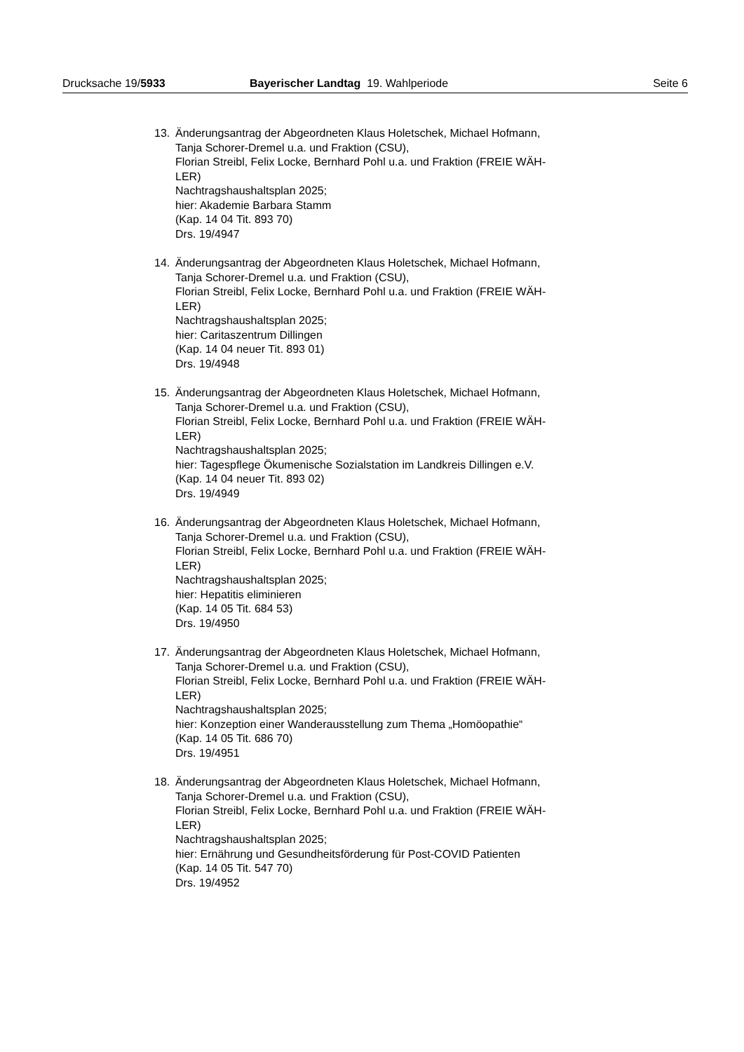Drucksache 19/5933 Bayerischer Landtag 19. Wahlperiode
Seite 6
13. Änderungsantrag der Abgeordneten Klaus Holetschek, Michael Hofmann,
Tanja Schorer-Dremel u.a. und Fraktion (CSU),
Florian Streibl, Felix Locke, Bernhard Pohl u.a. und Fraktion (FREIE WÄH-
LER)
Nachtragshaushaltsplan 2025;
hier: Akademie Barbara Stamm
(Kap. 14 04 Tit. 893 70)
Drs. 19/4947
14. Änderungsantrag der Abgeordneten Klaus Holetschek, Michael Hofmann,
Tanja Schorer-Dremel u.a. und Fraktion (CSU),
Florian Streibl, Felix Locke, Bernhard Pohl u.a. und Fraktion (FREIE WÄH-
LER)
Nachtragshaushaltsplan 2025;
hier: Caritaszentrum Dillingen
(Kap. 14 04 neuer Tit. 893 01)
Drs. 19/4948
15. Änderungsantrag der Abgeordneten Klaus Holetschek, Michael Hofmann,
Tanja Schorer-Dremel u.a. und Fraktion (CSU),
Florian Streibl, Felix Locke, Bernhard Pohl u.a. und Fraktion (FREIE WÄH-
LER)
Nachtragshaushaltsplan 2025;
hier: Tagespflege Ökumenische Sozialstation im Landkreis Dillingen e.V.
(Kap. 14 04 neuer Tit. 893 02)
Drs. 19/4949
16. Änderungsantrag der Abgeordneten Klaus Holetschek, Michael Hofmann,
Tanja Schorer-Dremel u.a. und Fraktion (CSU),
Florian Streibl, Felix Locke, Bernhard Pohl u.a. und Fraktion (FREIE WÄH-
LER)
Nachtragshaushaltsplan 2025;
hier: Hepatitis eliminieren
(Kap. 14 05 Tit. 684 53)
Drs. 19/4950
17. Änderungsantrag der Abgeordneten Klaus Holetschek, Michael Hofmann,
Tanja Schorer-Dremel u.a. und Fraktion (CSU),
Florian Streibl, Felix Locke, Bernhard Pohl u.a. und Fraktion (FREIE WÄH-
LER)
Nachtragshaushaltsplan 2025;
hier: Konzeption einer Wanderausstellung zum Thema „Homöopathie“
(Kap. 14 05 Tit. 686 70)
Drs. 19/4951
18. Änderungsantrag der Abgeordneten Klaus Holetschek, Michael Hofmann,
Tanja Schorer-Dremel u.a. und Fraktion (CSU),
Florian Streibl, Felix Locke, Bernhard Pohl u.a. und Fraktion (FREIE WÄH-
LER)
Nachtragshaushaltsplan 2025;
hier: Ernährung und Gesundheitsförderung für Post-COVID Patienten
(Kap. 14 05 Tit. 547 70)
Drs. 19/4952